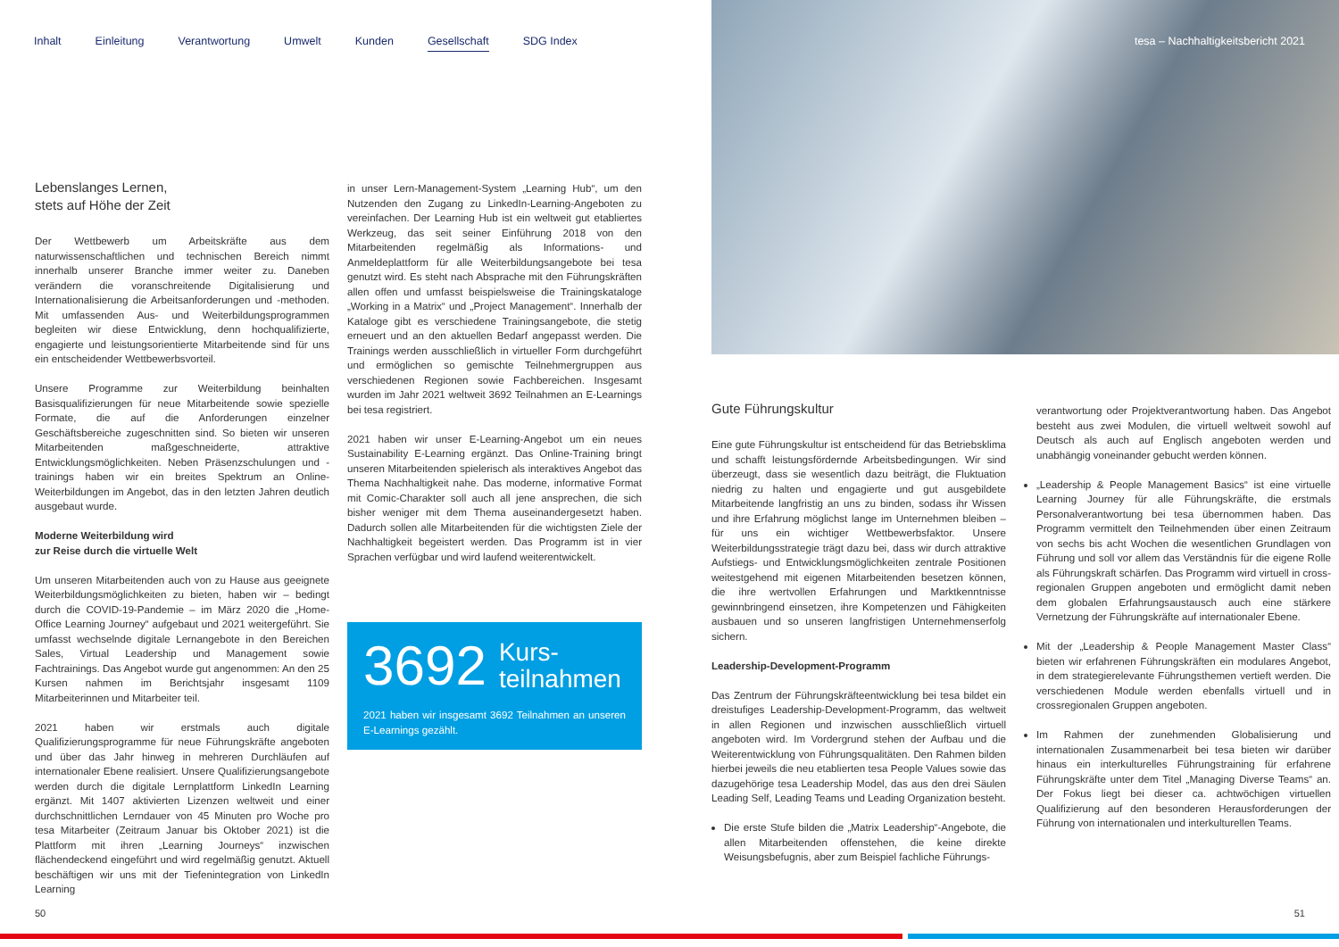Inhalt Einleitung Verantwortung Umwelt Kunden Gesellschaft SDG Index
tesa – Nachhaltigkeitsbericht 2021
Lebenslanges Lernen,
stets auf Höhe der Zeit
Der Wettbewerb um Arbeitskräfte aus dem naturwissenschaftlichen und technischen Bereich nimmt innerhalb unserer Branche immer weiter zu. Daneben verändern die voranschreitende Digitalisierung und Internationalisierung die Arbeitsanforderungen und -methoden. Mit umfassenden Aus- und Weiterbildungsprogrammen begleiten wir diese Entwicklung, denn hochqualifizierte, engagierte und leistungsorientierte Mitarbeitende sind für uns ein entscheidender Wettbewerbsvorteil.
Unsere Programme zur Weiterbildung beinhalten Basisqualifizierungen für neue Mitarbeitende sowie spezielle Formate, die auf die Anforderungen einzelner Geschäftsbereiche zugeschnitten sind. So bieten wir unseren Mitarbeitenden maßgeschneiderte, attraktive Entwicklungsmöglichkeiten. Neben Präsenzschulungen und -trainings haben wir ein breites Spektrum an Online-Weiterbildungen im Angebot, das in den letzten Jahren deutlich ausgebaut wurde.
Moderne Weiterbildung wird
zur Reise durch die virtuelle Welt
Um unseren Mitarbeitenden auch von zu Hause aus geeignete Weiterbildungsmöglichkeiten zu bieten, haben wir – bedingt durch die COVID-19-Pandemie – im März 2020 die „Home-Office Learning Journey“ aufgebaut und 2021 weitergeführt. Sie umfasst wechselnde digitale Lernangebote in den Bereichen Sales, Virtual Leadership und Management sowie Fachtrainings. Das Angebot wurde gut angenommen: An den 25 Kursen nahmen im Berichtsjahr insgesamt 1109 Mitarbeiterinnen und Mitarbeiter teil.
2021 haben wir erstmals auch digitale Qualifizierungsprogramme für neue Führungskräfte angeboten und über das Jahr hinweg in mehreren Durchläufen auf internationaler Ebene realisiert. Unsere Qualifizierungsangebote werden durch die digitale Lernplattform LinkedIn Learning ergänzt. Mit 1407 aktivierten Lizenzen weltweit und einer durchschnittlichen Lerndauer von 45 Minuten pro Woche pro tesa Mitarbeiter (Zeitraum Januar bis Oktober 2021) ist die Plattform mit ihren „Learning Journeys“ inzwischen flächendeckend eingeführt und wird regelmäßig genutzt. Aktuell beschäftigen wir uns mit der Tiefenintegration von LinkedIn Learning
in unser Lern-Management-System „Learning Hub“, um den Nutzenden den Zugang zu LinkedIn-Learning-Angeboten zu vereinfachen. Der Learning Hub ist ein weltweit gut etabliertes Werkzeug, das seit seiner Einführung 2018 von den Mitarbeitenden regelmäßig als Informations- und Anmeldeplattform für alle Weiterbildungsangebote bei tesa genutzt wird. Es steht nach Absprache mit den Führungskräften allen offen und umfasst beispielsweise die Trainingskataloge „Working in a Matrix“ und „Project Management“. Innerhalb der Kataloge gibt es verschiedene Trainingsangebote, die stetig erneuert und an den aktuellen Bedarf angepasst werden. Die Trainings werden ausschließlich in virtueller Form durchgeführt und ermöglichen so gemischte Teilnehmergruppen aus verschiedenen Regionen sowie Fachbereichen. Insgesamt wurden im Jahr 2021 weltweit 3692 Teilnahmen an E-Learnings bei tesa registriert.
2021 haben wir unser E-Learning-Angebot um ein neues Sustainability E-Learning ergänzt. Das Online-Training bringt unseren Mitarbeitenden spielerisch als interaktives Angebot das Thema Nachhaltigkeit nahe. Das moderne, informative Format mit Comic-Charakter soll auch all jene ansprechen, die sich bisher weniger mit dem Thema auseinandergesetzt haben. Dadurch sollen alle Mitarbeitenden für die wichtigsten Ziele der Nachhaltigkeit begeistert werden. Das Programm ist in vier Sprachen verfügbar und wird laufend weiterentwickelt.
3692 Kurs-
teilnahmen
2021 haben wir insgesamt 3692 Teilnahmen an unseren E-Learnings gezählt.
Gute Führungskultur
Eine gute Führungskultur ist entscheidend für das Betriebsklima und schafft leistungsfördernde Arbeitsbedingungen. Wir sind überzeugt, dass sie wesentlich dazu beiträgt, die Fluktuation niedrig zu halten und engagierte und gut ausgebildete Mitarbeitende langfristig an uns zu binden, sodass ihr Wissen und ihre Erfahrung möglichst lange im Unternehmen bleiben – für uns ein wichtiger Wettbewerbsfaktor. Unsere Weiterbildungsstrategie trägt dazu bei, dass wir durch attraktive Aufstiegs- und Entwicklungsmöglichkeiten zentrale Positionen weitestgehend mit eigenen Mitarbeitenden besetzen können, die ihre wertvollen Erfahrungen und Marktkenntnisse gewinnbringend einsetzen, ihre Kompetenzen und Fähigkeiten ausbauen und so unseren langfristigen Unternehmenserfolg sichern.
Leadership-Development-Programm
Das Zentrum der Führungskräfteentwicklung bei tesa bildet ein dreistufiges Leadership-Development-Programm, das weltweit in allen Regionen und inzwischen ausschließlich virtuell angeboten wird. Im Vordergrund stehen der Aufbau und die Weiterentwicklung von Führungsqualitäten. Den Rahmen bilden hierbei jeweils die neu etablierten tesa People Values sowie das dazugehörige tesa Leadership Model, das aus den drei Säulen Leading Self, Leading Teams und Leading Organization besteht.
Die erste Stufe bilden die „Matrix Leadership“-Angebote, die allen Mitarbeitenden offenstehen, die keine direkte Weisungsbefugnis, aber zum Beispiel fachliche Führungs-
verantwortung oder Projektverantwortung haben. Das Angebot besteht aus zwei Modulen, die virtuell weltweit sowohl auf Deutsch als auch auf Englisch angeboten werden und unabhängig voneinander gebucht werden können.
„Leadership & People Management Basics“ ist eine virtuelle Learning Journey für alle Führungskräfte, die erstmals Personalverantwortung bei tesa übernommen haben. Das Programm vermittelt den Teilnehmenden über einen Zeitraum von sechs bis acht Wochen die wesentlichen Grundlagen von Führung und soll vor allem das Verständnis für die eigene Rolle als Führungskraft schärfen. Das Programm wird virtuell in cross-regionalen Gruppen angeboten und ermöglicht damit neben dem globalen Erfahrungsaustausch auch eine stärkere Vernetzung der Führungskräfte auf internationaler Ebene.
Mit der „Leadership & People Management Master Class“ bieten wir erfahrenen Führungskräften ein modulares Angebot, in dem strategierelevante Führungsthemen vertieft werden. Die verschiedenen Module werden ebenfalls virtuell und in crossregionalen Gruppen angeboten.
Im Rahmen der zunehmenden Globalisierung und internationalen Zusammenarbeit bei tesa bieten wir darüber hinaus ein interkulturelles Führungstraining für erfahrene Führungskräfte unter dem Titel „Managing Diverse Teams“ an. Der Fokus liegt bei dieser ca. achtwöchigen virtuellen Qualifizierung auf den besonderen Herausforderungen der Führung von internationalen und interkulturellen Teams.
50 51